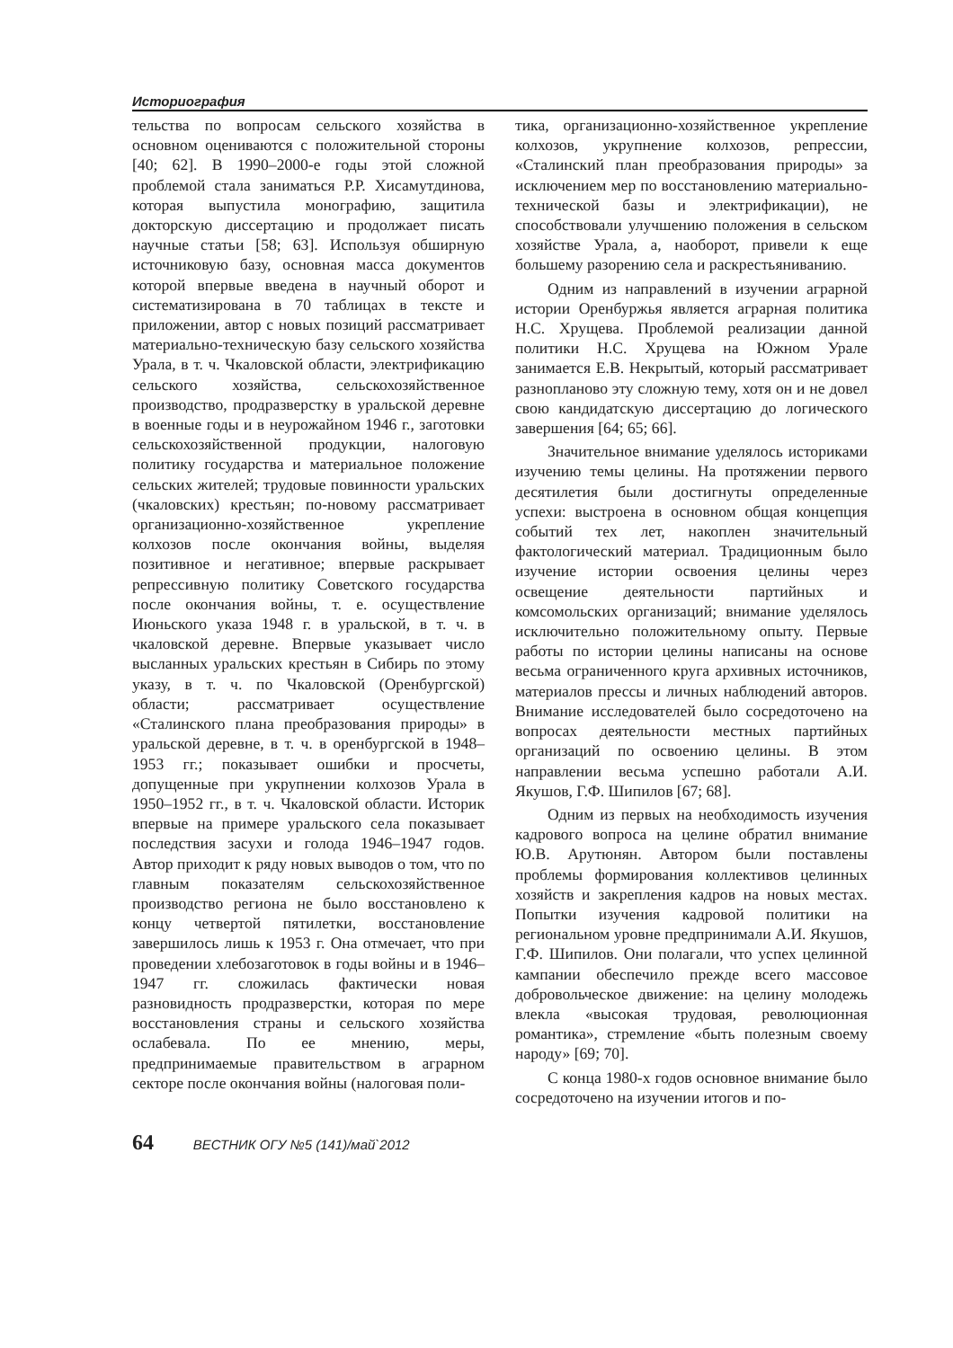Историография
тельства по вопросам сельского хозяйства в основном оцениваются с положительной стороны [40; 62]. В 1990–2000-е годы этой сложной проблемой стала заниматься Р.Р. Хисамутдинова, которая выпустила монографию, защитила докторскую диссертацию и продолжает писать научные статьи [58; 63]. Используя обширную источниковую базу, основная масса документов которой впервые введена в научный оборот и систематизирована в 70 таблицах в тексте и приложении, автор с новых позиций рассматривает материально-техническую базу сельского хозяйства Урала, в т. ч. Чкаловской области, электрификацию сельского хозяйства, сельскохозяйственное производство, продразверстку в уральской деревне в военные годы и в неурожайном 1946 г., заготовки сельскохозяйственной продукции, налоговую политику государства и материальное положение сельских жителей; трудовые повинности уральских (чкаловских) крестьян; по-новому рассматривает организационно-хозяйственное укрепление колхозов после окончания войны, выделяя позитивное и негативное; впервые раскрывает репрессивную политику Советского государства после окончания войны, т. е. осуществление Июньского указа 1948 г. в уральской, в т. ч. в чкаловской деревне. Впервые указывает число высланных уральских крестьян в Сибирь по этому указу, в т. ч. по Чкаловской (Оренбургской) области; рассматривает осуществление «Сталинского плана преобразования природы» в уральской деревне, в т. ч. в оренбургской в 1948–1953 гг.; показывает ошибки и просчеты, допущенные при укрупнении колхозов Урала в 1950–1952 гг., в т. ч. Чкаловской области. Историк впервые на примере уральского села показывает последствия засухи и голода 1946–1947 годов. Автор приходит к ряду новых выводов о том, что по главным показателям сельскохозяйственное производство региона не было восстановлено к концу четвертой пятилетки, восстановление завершилось лишь к 1953 г. Она отмечает, что при проведении хлебозаготовок в годы войны и в 1946–1947 гг. сложилась фактически новая разновидность продразверстки, которая по мере восстановления страны и сельского хозяйства ослабевала. По ее мнению, меры, предпринимаемые правительством в аграрном секторе после окончания войны (налоговая поли-
тика, организационно-хозяйственное укрепление колхозов, укрупнение колхозов, репрессии, «Сталинский план преобразования природы» за исключением мер по восстановлению материально-технической базы и электрификации), не способствовали улучшению положения в сельском хозяйстве Урала, а, наоборот, привели к еще большему разорению села и раскрестьяниванию.
Одним из направлений в изучении аграрной истории Оренбуржья является аграрная политика Н.С. Хрущева. Проблемой реализации данной политики Н.С. Хрущева на Южном Урале занимается Е.В. Некрытый, который рассматривает разнопланово эту сложную тему, хотя он и не довел свою кандидатскую диссертацию до логического завершения [64; 65; 66].
Значительное внимание уделялось историками изучению темы целины. На протяжении первого десятилетия были достигнуты определенные успехи: выстроена в основном общая концепция событий тех лет, накоплен значительный фактологический материал. Традиционным было изучение истории освоения целины через освещение деятельности партийных и комсомольских организаций; внимание уделялось исключительно положительному опыту. Первые работы по истории целины написаны на основе весьма ограниченного круга архивных источников, материалов прессы и личных наблюдений авторов. Внимание исследователей было сосредоточено на вопросах деятельности местных партийных организаций по освоению целины. В этом направлении весьма успешно работали А.И. Якушов, Г.Ф. Шипилов [67; 68].
Одним из первых на необходимость изучения кадрового вопроса на целине обратил внимание Ю.В. Арутюнян. Автором были поставлены проблемы формирования коллективов целинных хозяйств и закрепления кадров на новых местах. Попытки изучения кадровой политики на региональном уровне предпринимали А.И. Якушов, Г.Ф. Шипилов. Они полагали, что успех целинной кампании обеспечило прежде всего массовое добровольческое движение: на целину молодежь влекла «высокая трудовая, революционная романтика», стремление «быть полезным своему народу» [69; 70].
С конца 1980-х годов основное внимание было сосредоточено на изучении итогов и по-
64 ВЕСТНИК ОГУ №5 (141)/май`2012